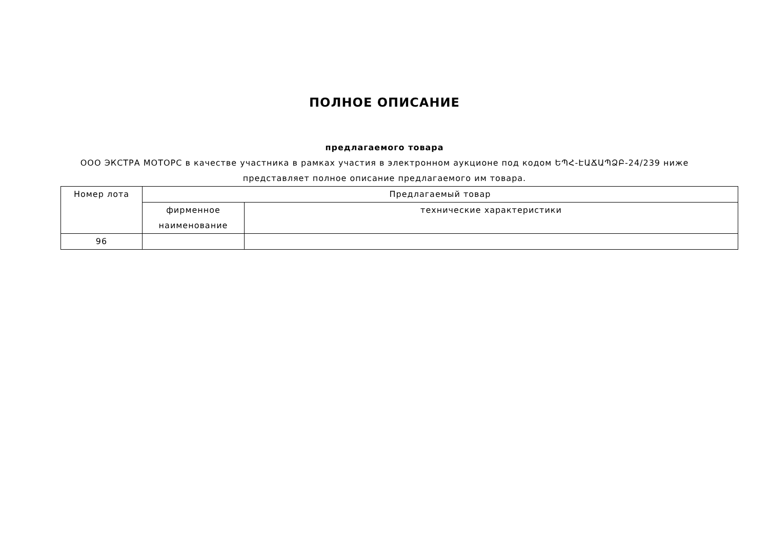ПОЛНОЕ ОПИСАНИЕ
предлагаемого товара
ООО ЭКСТРА МОТОРС в качестве участника в рамках участия в электронном аукционе под кодом ԵՊՀ-ԷԱՃԱՊՁԲ-24/239 ниже
представляет полное описание предлагаемого им товара.
| Номер лота | Предлагаемый товар | |
| | фирменное наименование | технические характеристики |
| 96 | | |